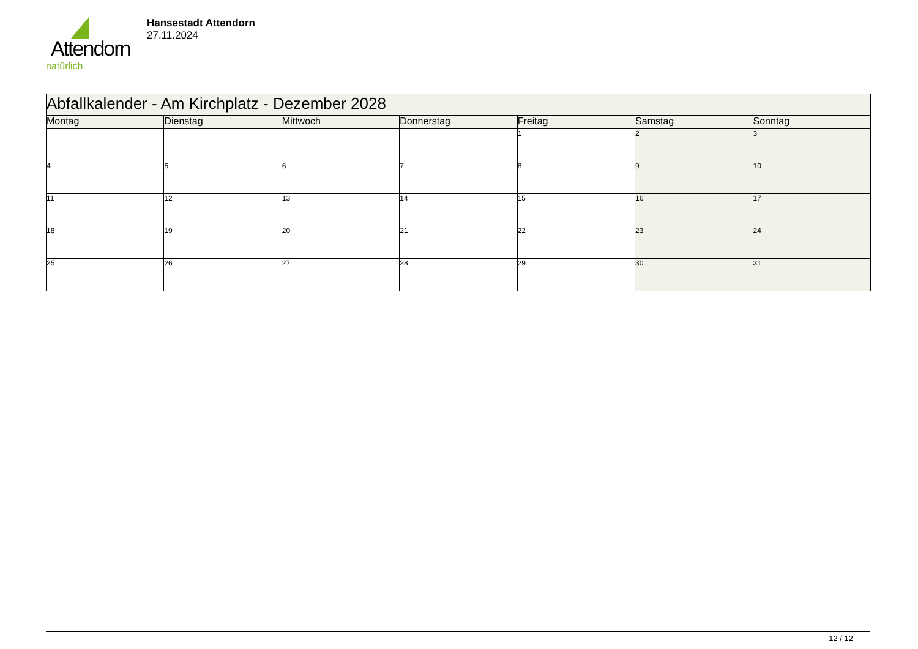Attendorn
natürlich
Hansestadt Attendorn
27.11.2024
| Abfallkalender - Am Kirchplatz - Dezember 2028 | | | | | | |
| Montag | Dienstag | Mittwoch | Donnerstag | Freitag | Samstag | Sonntag |
| | | | | 1 | 2 | 3 |
| 4 | 5 | 6 | 7 | 8 | 9 | 10 |
| 11 | 12 | 13 | 14 | 15 | 16 | 17 |
| 18 | 19 | 20 | 21 | 22 | 23 | 24 |
| 25 | 26 | 27 | 28 | 29 | 30 | 31 |
12 / 12